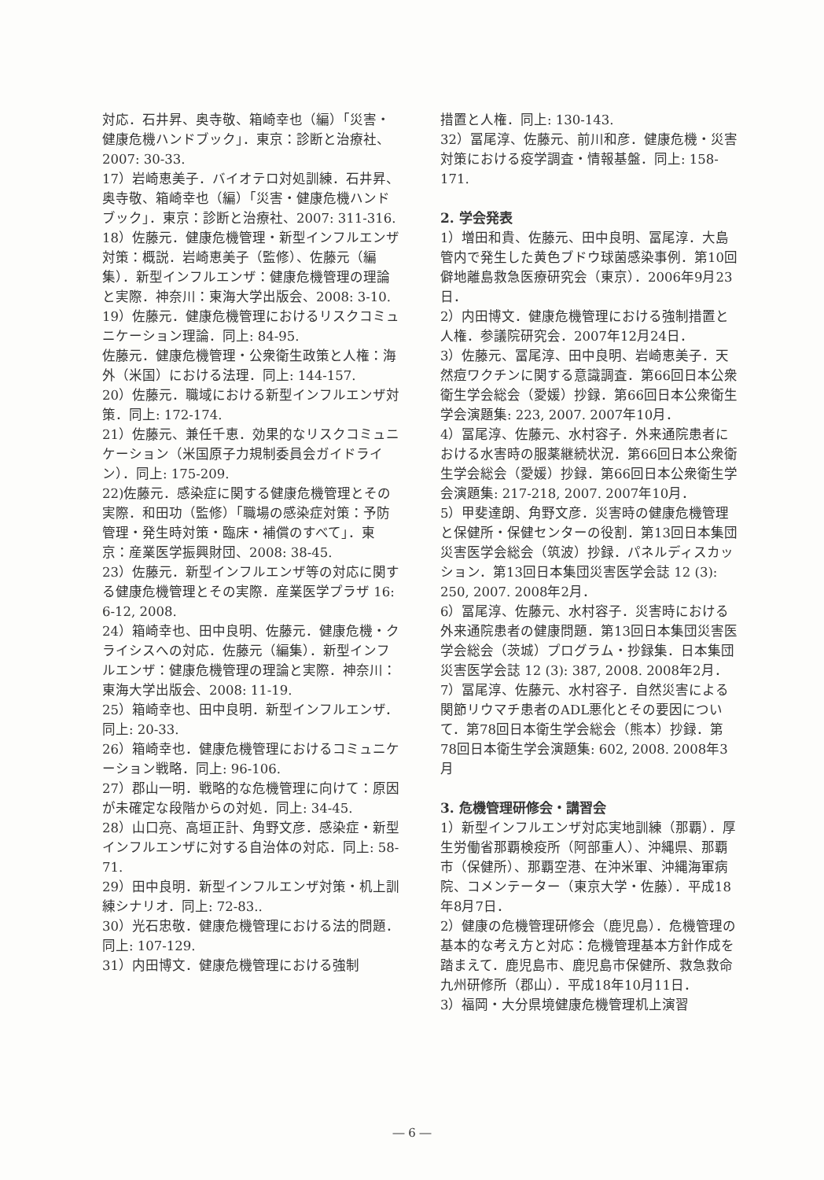対応．石井昇、奥寺敬、箱崎幸也（編）「災害・健康危機ハンドブック」．東京：診断と治療社、2007: 30-33.
17）岩崎恵美子．バイオテロ対処訓練．石井昇、奥寺敬、箱崎幸也（編）「災害・健康危機ハンドブック」．東京：診断と治療社、2007: 311-316.
18）佐藤元．健康危機管理・新型インフルエンザ対策：概説．岩崎恵美子（監修）、佐藤元（編集）．新型インフルエンザ：健康危機管理の理論と実際．神奈川：東海大学出版会、2008: 3-10.
19）佐藤元．健康危機管理におけるリスクコミュニケーション理論．同上: 84-95.
佐藤元．健康危機管理・公衆衛生政策と人権：海外（米国）における法理．同上: 144-157.
20）佐藤元．職域における新型インフルエンザ対策．同上: 172-174.
21）佐藤元、兼任千恵．効果的なリスクコミュニケーション（米国原子力規制委員会ガイドライン）．同上: 175-209.
22)佐藤元．感染症に関する健康危機管理とその実際．和田功（監修）「職場の感染症対策：予防管理・発生時対策・臨床・補償のすべて」．東京：産業医学振興財団、2008: 38-45.
23）佐藤元．新型インフルエンザ等の対応に関する健康危機管理とその実際．産業医学プラザ 16: 6-12, 2008.
24）箱崎幸也、田中良明、佐藤元．健康危機・クライシスへの対応．佐藤元（編集）．新型インフルエンザ：健康危機管理の理論と実際．神奈川：東海大学出版会、2008: 11-19.
25）箱崎幸也、田中良明．新型インフルエンザ．同上: 20-33.
26）箱崎幸也．健康危機管理におけるコミュニケーション戦略．同上: 96-106.
27）郡山一明．戦略的な危機管理に向けて：原因が未確定な段階からの対処．同上: 34-45.
28）山口亮、高垣正計、角野文彦．感染症・新型インフルエンザに対する自治体の対応．同上: 58-71.
29）田中良明．新型インフルエンザ対策・机上訓練シナリオ．同上: 72-83..
30）光石忠敬．健康危機管理における法的問題．同上: 107-129.
31）内田博文．健康危機管理における強制
措置と人権．同上: 130-143.
32）冨尾淳、佐藤元、前川和彦．健康危機・災害対策における疫学調査・情報基盤．同上: 158-171.
2. 学会発表
1）増田和貴、佐藤元、田中良明、冨尾淳．大島管内で発生した黄色ブドウ球菌感染事例．第10回僻地離島救急医療研究会（東京）．2006年9月23日．
2）内田博文．健康危機管理における強制措置と人権．参議院研究会．2007年12月24日．
3）佐藤元、冨尾淳、田中良明、岩崎恵美子．天然痘ワクチンに関する意識調査．第66回日本公衆衛生学会総会（愛媛）抄録．第66回日本公衆衛生学会演題集: 223, 2007. 2007年10月．
4）冨尾淳、佐藤元、水村容子．外来通院患者における水害時の服薬継続状況．第66回日本公衆衛生学会総会（愛媛）抄録．第66回日本公衆衛生学会演題集: 217-218, 2007. 2007年10月．
5）甲斐達朗、角野文彦．災害時の健康危機管理と保健所・保健センターの役割．第13回日本集団災害医学会総会（筑波）抄録．パネルディスカッション．第13回日本集団災害医学会誌 12 (3): 250, 2007. 2008年2月．
6）冨尾淳、佐藤元、水村容子．災害時における外来通院患者の健康問題．第13回日本集団災害医学会総会（茨城）プログラム・抄録集．日本集団災害医学会誌 12 (3): 387, 2008. 2008年2月．
7）冨尾淳、佐藤元、水村容子．自然災害による関節リウマチ患者のADL悪化とその要因について．第78回日本衛生学会総会（熊本）抄録．第78回日本衛生学会演題集: 602, 2008. 2008年3月
3. 危機管理研修会・講習会
1）新型インフルエンザ対応実地訓練（那覇）．厚生労働省那覇検疫所（阿部重人）、沖縄県、那覇市（保健所）、那覇空港、在沖米軍、沖縄海軍病院、コメンテーター（東京大学・佐藤）．平成18年8月7日．
2）健康の危機管理研修会（鹿児島）．危機管理の基本的な考え方と対応：危機管理基本方針作成を踏まえて．鹿児島市、鹿児島市保健所、救急救命九州研修所（郡山）．平成18年10月11日．
3）福岡・大分県境健康危機管理机上演習
― 6 ―